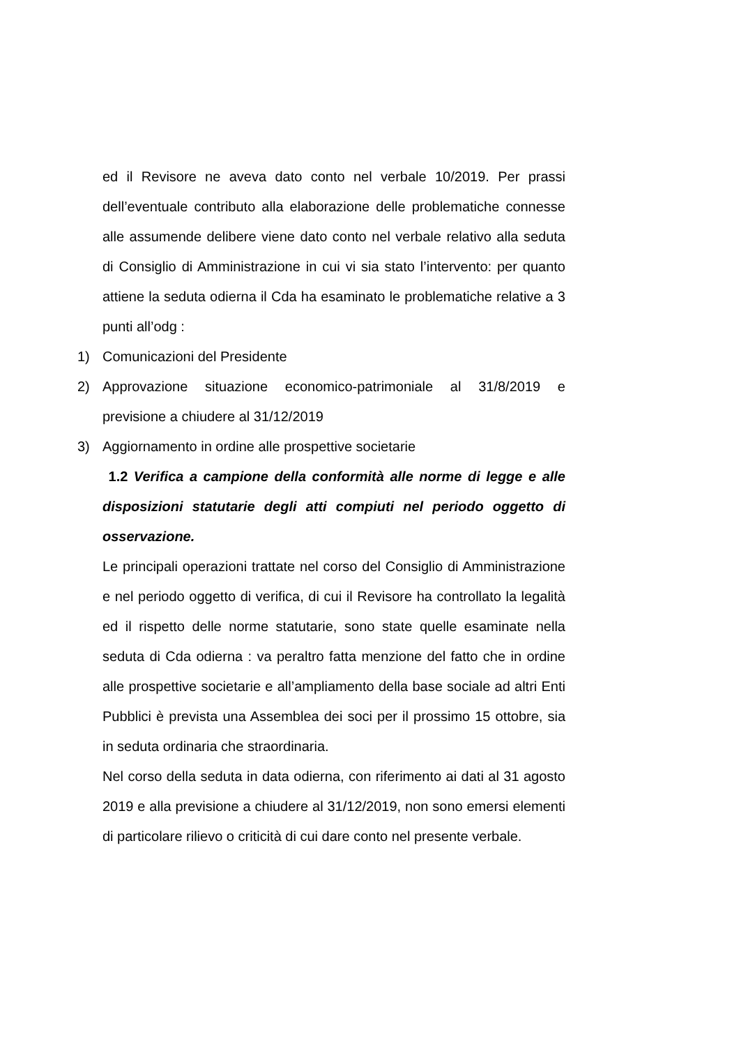ed il Revisore ne aveva dato conto nel verbale 10/2019. Per prassi dell’eventuale contributo alla elaborazione delle problematiche connesse alle assumende delibere viene dato conto nel verbale relativo alla seduta di Consiglio di Amministrazione in cui vi sia stato l’intervento: per quanto attiene la seduta odierna il Cda ha esaminato le problematiche relative a 3 punti all’odg :
1) Comunicazioni del Presidente
2) Approvazione situazione economico-patrimoniale al 31/8/2019 e previsione a chiudere al 31/12/2019
3) Aggiornamento in ordine alle prospettive societarie
1.2 Verifica a campione della conformità alle norme di legge e alle disposizioni statutarie degli atti compiuti nel periodo oggetto di osservazione.
Le principali operazioni trattate nel corso del Consiglio di Amministrazione e nel periodo oggetto di verifica, di cui il Revisore ha controllato la legalità ed il rispetto delle norme statutarie, sono state quelle esaminate nella seduta di Cda odierna : va peraltro fatta menzione del fatto che in ordine alle prospettive societarie e all’ampliamento della base sociale ad altri Enti Pubblici è prevista una Assemblea dei soci per il prossimo 15 ottobre, sia in seduta ordinaria che straordinaria.
Nel corso della seduta in data odierna, con riferimento ai dati al 31 agosto 2019 e alla previsione a chiudere al 31/12/2019, non sono emersi elementi di particolare rilievo o criticità di cui dare conto nel presente verbale.